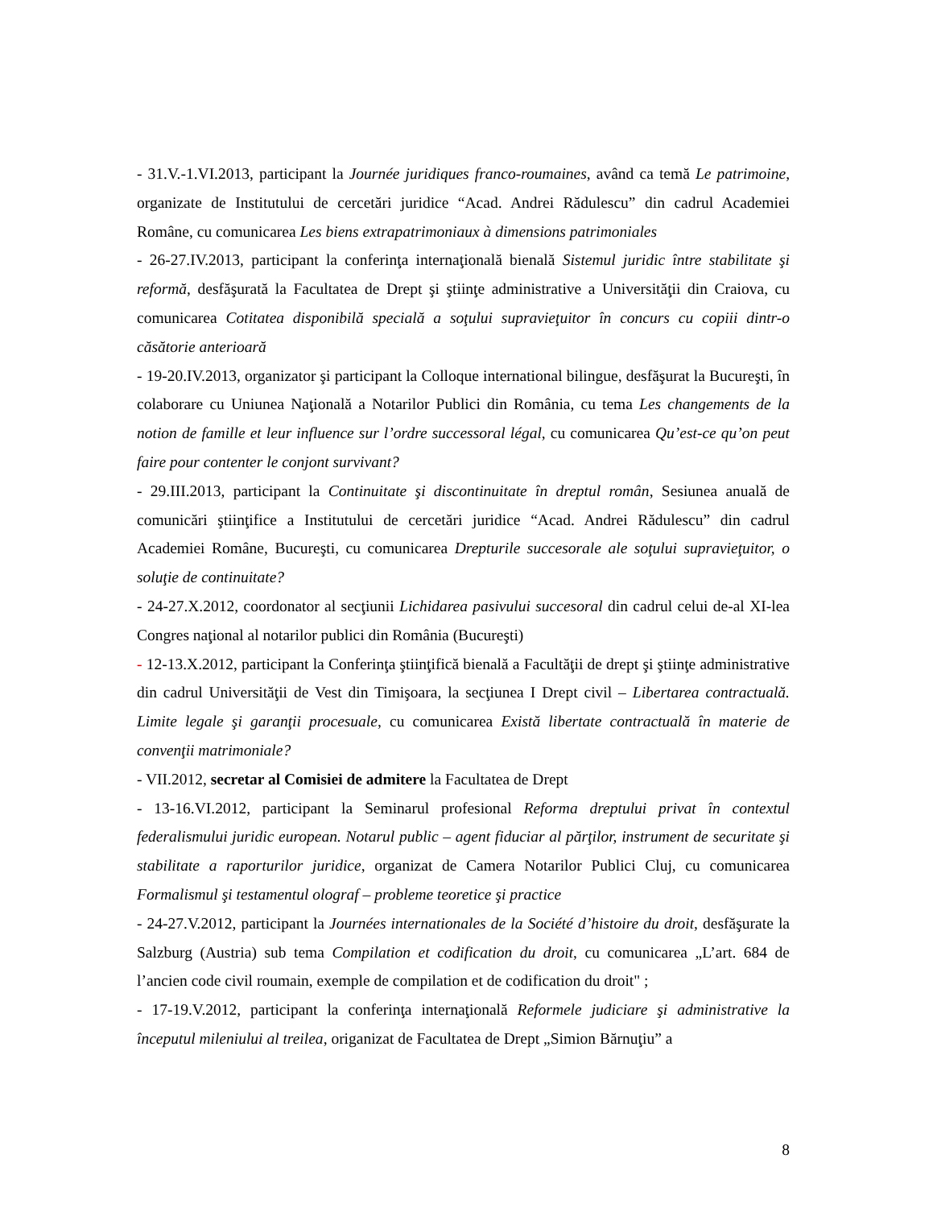- 31.V.-1.VI.2013, participant la Journée juridiques franco-roumaines, având ca temă Le patrimoine, organizate de Institutului de cercetări juridice “Acad. Andrei Rădulescu” din cadrul Academiei Române, cu comunicarea Les biens extrapatrimoniaux à dimensions patrimoniales
- 26-27.IV.2013, participant la conferinţa internaţională bienală Sistemul juridic între stabilitate şi reformă, desfăşurată la Facultatea de Drept şi ştiinţe administrative a Universităţii din Craiova, cu comunicarea Cotitatea disponibilă specială a soţului supravieţuitor în concurs cu copiii dintr-o căsătorie anterioară
- 19-20.IV.2013, organizator şi participant la Colloque international bilingue, desfăşurat la Bucureşti, în colaborare cu Uniunea Naţională a Notarilor Publici din România, cu tema Les changements de la notion de famille et leur influence sur l’ordre successoral légal, cu comunicarea Qu’est-ce qu’on peut faire pour contenter le conjont survivant?
- 29.III.2013, participant la Continuitate şi discontinuitate în dreptul român, Sesiunea anuală de comunicări ştiinţifice a Institutului de cercetări juridice “Acad. Andrei Rădulescu” din cadrul Academiei Române, Bucureşti, cu comunicarea Drepturile succesorale ale soţului supravieţuitor, o soluţie de continuitate?
- 24-27.X.2012, coordonator al secţiunii Lichidarea pasivului succesoral din cadrul celui de-al XI-lea Congres naţional al notarilor publici din România (Bucureşti)
- 12-13.X.2012, participant la Conferinţa ştiinţifică bienală a Facultăţii de drept şi ştiinţe administrative din cadrul Universităţii de Vest din Timişoara, la secţiunea I Drept civil – Libertarea contractuală. Limite legale şi garanţii procesuale, cu comunicarea Există libertate contractuală în materie de convenţii matrimoniale?
- VII.2012, secretar al Comisiei de admitere la Facultatea de Drept
- 13-16.VI.2012, participant la Seminarul profesional Reforma dreptului privat în contextul federalismului juridic european. Notarul public – agent fiduciar al părţilor, instrument de securitate şi stabilitate a raporturilor juridice, organizat de Camera Notarilor Publici Cluj, cu comunicarea Formalismul şi testamentul olograf – probleme teoretice şi practice
- 24-27.V.2012, participant la Journées internationales de la Société d’histoire du droit, desfăşurate la Salzburg (Austria) sub tema Compilation et codification du droit, cu comunicarea „L’art. 684 de l’ancien code civil roumain, exemple de compilation et de codification du droit" ;
- 17-19.V.2012, participant la conferinţa internaţională Reformele judiciare şi administrative la începutul mileniului al treilea, origanizat de Facultatea de Drept „Simion Bărnuţiu” a
8